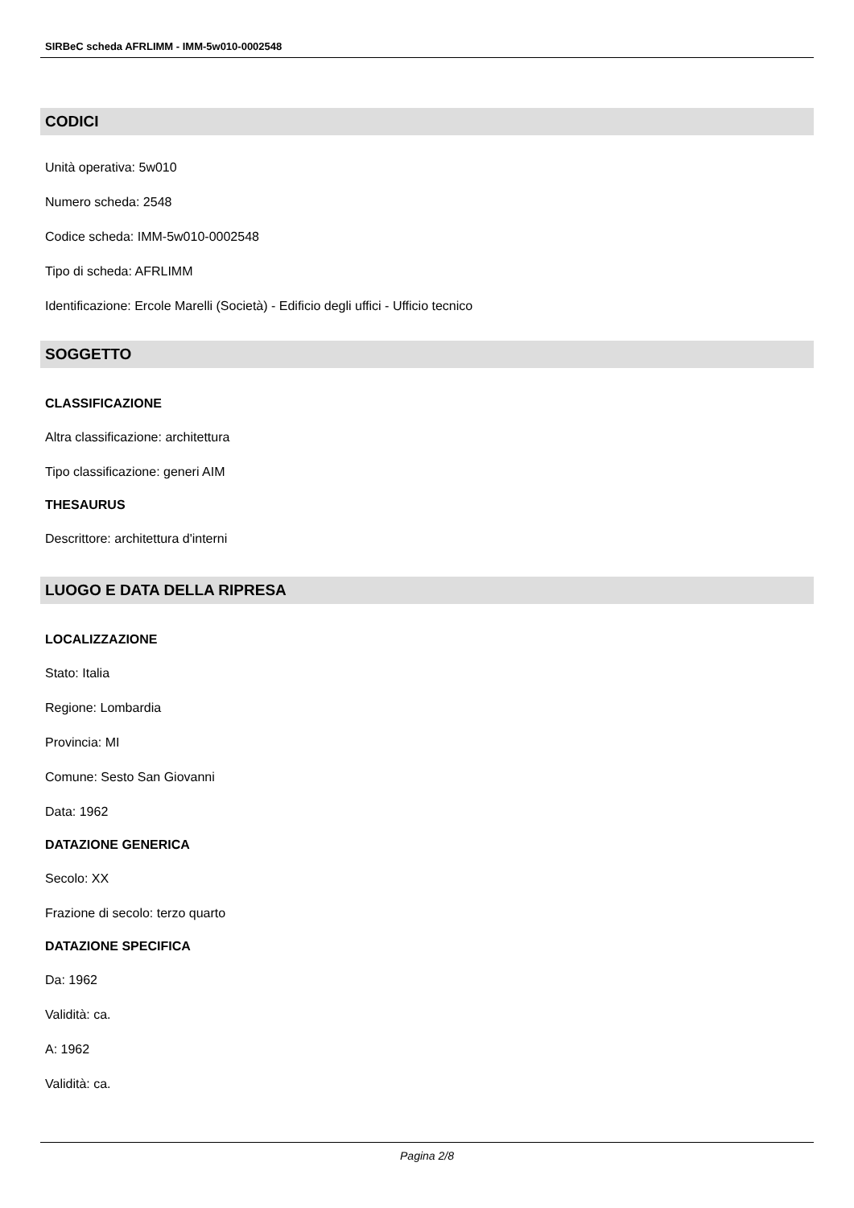SIRBeC scheda AFRLIMM - IMM-5w010-0002548
CODICI
Unità operativa: 5w010
Numero scheda: 2548
Codice scheda: IMM-5w010-0002548
Tipo di scheda: AFRLIMM
Identificazione: Ercole Marelli (Società) - Edificio degli uffici - Ufficio tecnico
SOGGETTO
CLASSIFICAZIONE
Altra classificazione: architettura
Tipo classificazione: generi AIM
THESAURUS
Descrittore: architettura d'interni
LUOGO E DATA DELLA RIPRESA
LOCALIZZAZIONE
Stato: Italia
Regione: Lombardia
Provincia: MI
Comune: Sesto San Giovanni
Data: 1962
DATAZIONE GENERICA
Secolo: XX
Frazione di secolo: terzo quarto
DATAZIONE SPECIFICA
Da: 1962
Validità: ca.
A: 1962
Validità: ca.
Pagina 2/8